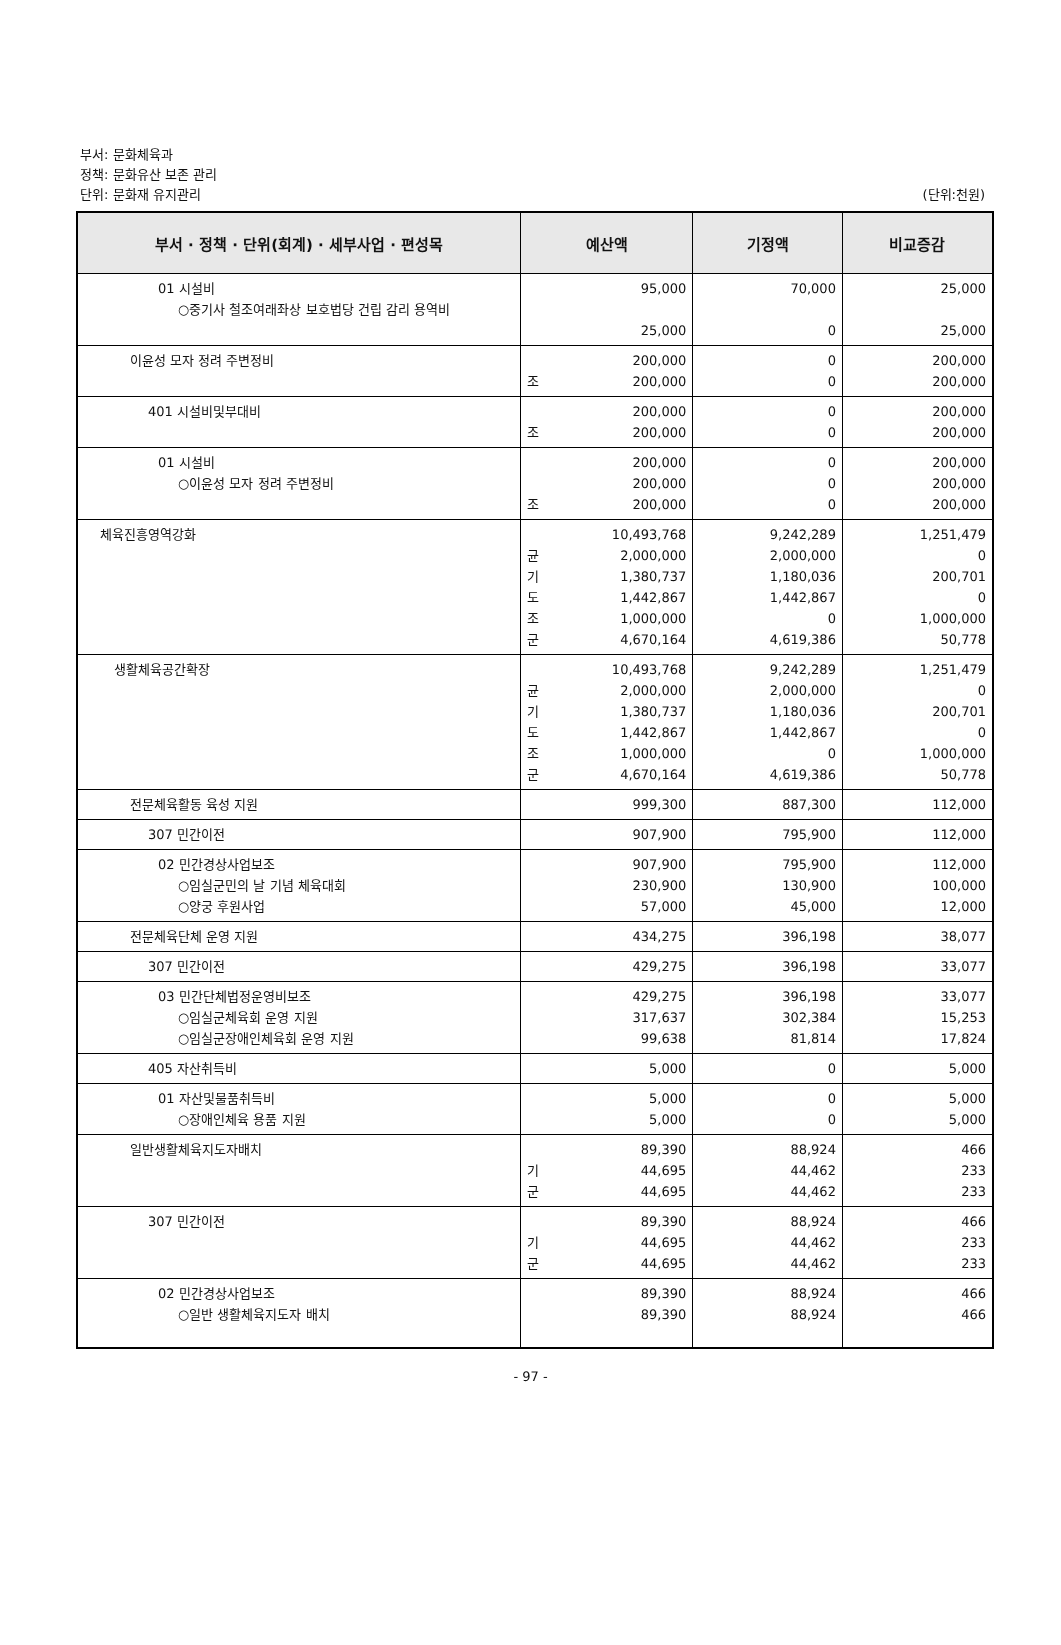부서: 문화체육과
정책: 문화유산 보존 관리
단위: 문화재 유지관리
(단위:천원)
| 부서 · 정책 · 단위(회계) · 세부사업 · 편성목 | 예산액 | 기정액 | 비교증감 |
| --- | --- | --- | --- |
| 01 시설비 ○중기사 철조여래좌상 보호법당 건립 감리 용역비 | 95,000 25,000 | 70,000 0 | 25,000 25,000 |
| 이윤성 모자 정려 주변정비 | 200,000 조 200,000 | 0 0 | 200,000 200,000 |
| 401 시설비및부대비 | 200,000 조 200,000 | 0 0 | 200,000 200,000 |
| 01 시설비 ○이윤성 모자 정려 주변정비 | 200,000 200,000 조 200,000 | 0 0 0 | 200,000 200,000 200,000 |
| 체육진흥영역강화 | 10,493,768 균 2,000,000 기 1,380,737 도 1,442,867 조 1,000,000 군 4,670,164 | 9,242,289 2,000,000 1,180,036 1,442,867 0 4,619,386 | 1,251,479 0 200,701 0 1,000,000 50,778 |
| 생활체육공간확장 | 10,493,768 균 2,000,000 기 1,380,737 도 1,442,867 조 1,000,000 군 4,670,164 | 9,242,289 2,000,000 1,180,036 1,442,867 0 4,619,386 | 1,251,479 0 200,701 0 1,000,000 50,778 |
| 전문체육활동 육성 지원 | 999,300 | 887,300 | 112,000 |
| 307 민간이전 | 907,900 | 795,900 | 112,000 |
| 02 민간경상사업보조 ○임실군민의 날 기념 체육대회 ○양궁 후원사업 | 907,900 230,900 57,000 | 795,900 130,900 45,000 | 112,000 100,000 12,000 |
| 전문체육단체 운영 지원 | 434,275 | 396,198 | 38,077 |
| 307 민간이전 | 429,275 | 396,198 | 33,077 |
| 03 민간단체법정운영비보조 ○임실군체육회 운영 지원 ○임실군장애인체육회 운영 지원 | 429,275 317,637 99,638 | 396,198 302,384 81,814 | 33,077 15,253 17,824 |
| 405 자산취득비 | 5,000 | 0 | 5,000 |
| 01 자산및물품취득비 ○장애인체육 용품 지원 | 5,000 5,000 | 0 0 | 5,000 5,000 |
| 일반생활체육지도자배치 | 89,390 기 44,695 군 44,695 | 88,924 44,462 44,462 | 466 233 233 |
| 307 민간이전 | 89,390 기 44,695 군 44,695 | 88,924 44,462 44,462 | 466 233 233 |
| 02 민간경상사업보조 ○일반 생활체육지도자 배치 | 89,390 89,390 | 88,924 88,924 | 466 466 |
- 97 -